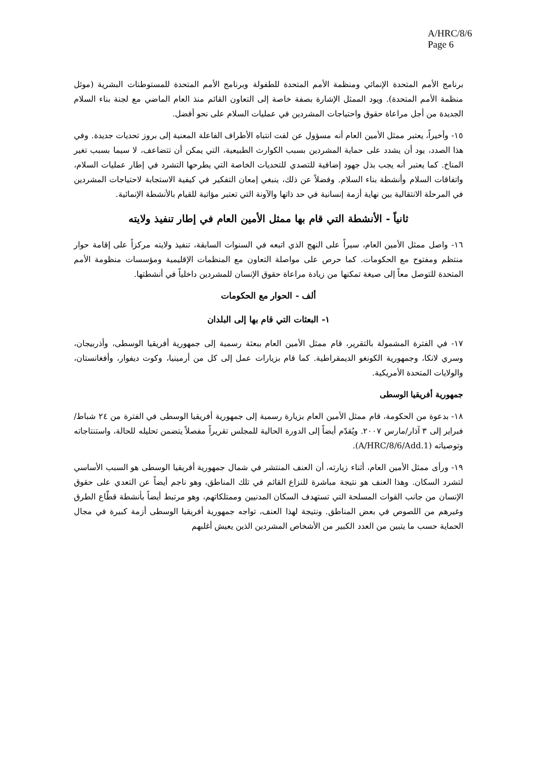A/HRC/8/6
Page 6
برنامج الأمم المتحدة الإنمائي ومنظمة الأمم المتحدة للطفولة وبرنامج الأمم المتحدة للمستوطنات البشرية (موئل منظمة الأمم المتحدة). ويود الممثل الإشارة بصفة خاصة إلى التعاون القائم منذ العام الماضي مع لجنة بناء السلام الجديدة من أجل مراعاة حقوق واحتياجات المشردين في عمليات السلام على نحو أفضل.
١٥- وأخيراً، يعتبر ممثل الأمين العام أنه مسؤول عن لفت انتباه الأطراف الفاعلة المعنية إلى بروز تحديات جديدة. وفي هذا الصدد، يود أن يشدد على حماية المشردين بسبب الكوارث الطبيعية، التي يمكن أن تتضاعف، لا سيما بسبب تغير المناخ. كما يعتبر أنه يجب بذل جهود إضافية للتصدي للتحديات الخاصة التي يطرحها التشرد في إطار عمليات السلام، واتفاقات السلام وأنشطة بناء السلام. وفضلاً عن ذلك، ينبغي إمعان التفكير في كيفية الاستجابة لاحتياجات المشردين في المرحلة الانتقالية بين نهاية أزمة إنسانية في حد ذاتها والآونة التي تعتبر مؤاتية للقيام بالأنشطة الإنمائية.
ثانياً - الأنشطة التي قام بها ممثل الأمين العام في إطار تنفيذ ولايته
١٦- واصل ممثل الأمين العام، سيراً على النهج الذي اتبعه في السنوات السابقة، تنفيذ ولايته مركزاً على إقامة حوار منتظم ومفتوح مع الحكومات. كما حرص على مواصلة التعاون مع المنظمات الإقليمية ومؤسسات منظومة الأمم المتحدة للتوصل معاً إلى صيغة تمكنها من زيادة مراعاة حقوق الإنسان للمشردين داخلياً في أنشطتها.
ألف - الحوار مع الحكومات
١- البعثات التي قام بها إلى البلدان
١٧- في الفترة المشمولة بالتقرير، قام ممثل الأمين العام ببعثة رسمية إلى جمهورية أفريقيا الوسطى، وأذربيجان، وسري لانكا، وجمهورية الكونغو الديمقراطية. كما قام بزيارات عمل إلى كل من أرمينيا، وكوت ديفوار، وأفغانستان، والولايات المتحدة الأمريكية.
جمهورية أفريقيا الوسطى
١٨- بدعوة من الحكومة، قام ممثل الأمين العام بزيارة رسمية إلى جمهورية أفريقيا الوسطى في الفترة من ٢٤ شباط/فبراير إلى ٣ آذار/مارس ٢٠٠٧. ويُقدّم أيضاً إلى الدورة الحالية للمجلس تقريراً مفصلاً يتضمن تحليله للحالة، واستنتاجاته وتوصياته (A/HRC/8/6/Add.1).
١٩- ورأى ممثل الأمين العام، أثناء زيارته، أن العنف المنتشر في شمال جمهورية أفريقيا الوسطى هو السبب الأساسي لتشرد السكان. وهذا العنف هو نتيجة مباشرة للنزاع القائم في تلك المناطق، وهو ناجم أيضاً عن التعدي على حقوق الإنسان من جانب القوات المسلحة التي تستهدف السكان المدنيين وممتلكاتهم، وهو مرتبط أيضاً بأنشطة قطّاع الطرق وغيرهم من اللصوص في بعض المناطق. ونتيجة لهذا العنف، تواجه جمهورية أفريقيا الوسطى أزمة كبيرة في مجال الحماية حسب ما يتبين من العدد الكبير من الأشخاص المشردين الذين يعيش أغلبهم